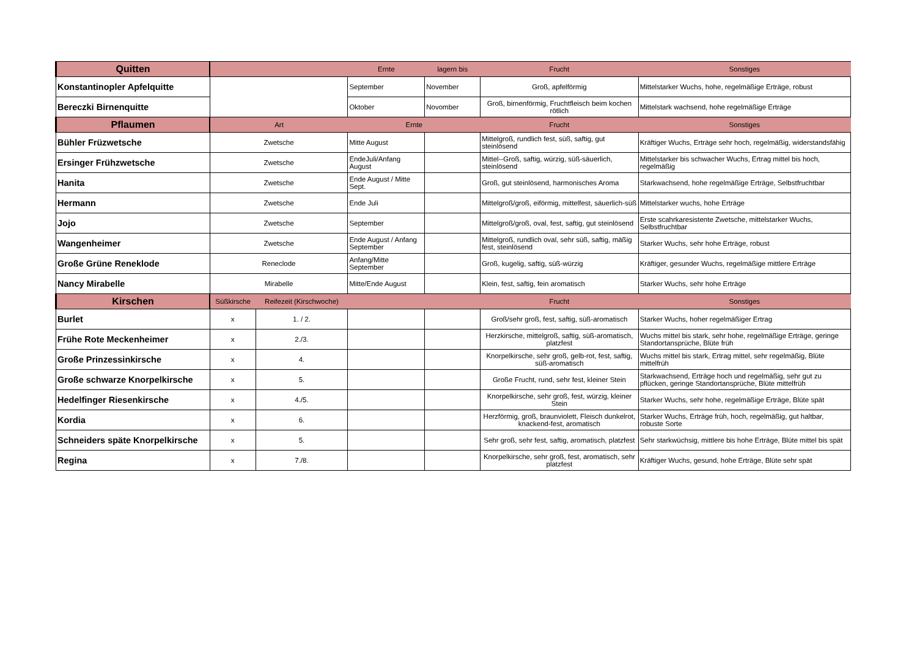| Quitten | | | Ernte | lagern bis | Frucht | Sonstiges |
| --- | --- | --- | --- | --- | --- | --- |
| Konstantinopler Apfelquitte | | | September | November | Groß, apfelförmig | Mittelstarker Wuchs, hohe, regelmäßige Erträge, robust |
| Bereczki Birnenquitte | | | Oktober | Novomber | Groß, birnenförmig, Fruchtfleisch beim kochen rötlich | Mittelstark wachsend, hohe regelmäßige Erträge |
| Pflaumen | Art | | Ernte | | Frucht | Sonstiges |
| Bühler Früzwetsche | Zwetsche | | Mitte August | | Mittelgroß, rundlich fest, süß, saftig, gut steinlösend | Kräftiger Wuchs, Erträge sehr hoch, regelmäßig, widerstandsfähig |
| Ersinger Frühzwetsche | Zwetsche | | EndeJuli/Anfang August | | Mittel--Groß, saftig, würzig, süß-säuerlich, steinlösend | Mittelstarker bis schwacher Wuchs, Ertrag mittel bis hoch, regelmäßig |
| Hanita | Zwetsche | | Ende August / Mitte Sept. | | Groß, gut steinlösend, harmonisches Aroma | Starkwachsend, hohe regelmäßige Erträge, Selbstfruchtbar |
| Hermann | Zwetsche | | Ende Juli | | Mittelgroß/groß, eiförmig, mittelfest, säuerlich-süß | Mittelstarker wuchs, hohe Erträge |
| Jojo | Zwetsche | | September | | Mittelgroß/groß, oval, fest, saftig, gut steinlösend | Erste scahrkaresistente Zwetsche, mittelstarker Wuchs, Selbstfruchtbar |
| Wangenheimer | Zwetsche | | Ende August / Anfang September | | Mittelgroß, rundlich oval, sehr süß, saftig, mäßig fest, steinlösend | Starker Wuchs, sehr hohe Erträge, robust |
| Große Grüne Reneklode | Reneclode | | Anfang/Mitte September | | Groß, kugelig, saftig, süß-würzig | Kräftiger, gesunder Wuchs, regelmäßige mittlere Erträge |
| Nancy Mirabelle | Mirabelle | | Mitte/Ende August | | Klein, fest, saftig, fein aromatisch | Starker Wuchs, sehr hohe Erträge |
| Kirschen | Süßkirsche | Reifezeit (Kirschwoche) | | | Frucht | Sonstiges |
| Burlet | x | 1. / 2. | | | Groß/sehr groß, fest, saftig, süß-aromatisch | Starker Wuchs, hoher regelmäßiger Ertrag |
| Frühe Rote Meckenheimer | x | 2./3. | | | Herzkirsche, mittelgroß, saftig, süß-aromatisch, platzfest | Wuchs mittel bis stark, sehr hohe, regelmäßige Erträge, geringe Standortansprüche, Blüte früh |
| Große Prinzessinkirsche | x | 4. | | | Knorpelkirsche, sehr groß, gelb-rot, fest, saftig, süß-aromatisch | Wuchs mittel bis stark, Ertrag mittel, sehr regelmäßig, Blüte mittelfrüh |
| Große schwarze Knorpelkirsche | x | 5. | | | Große Frucht, rund, sehr fest, kleiner Stein | Starkwachsend, Erträge hoch und regelmäßig, sehr gut zu pflücken, geringe Standortansprüche, Blüte mittelfrüh |
| Hedelfinger Riesenkirsche | x | 4./5. | | | Knorpelkirsche, sehr groß, fest, würzig, kleiner Stein | Starker Wuchs, sehr hohe, regelmäßige Erträge, Blüte spät |
| Kordia | x | 6. | | | Herzförmig, groß, braunviolett, Fleisch dunkelrot, knackend-fest, aromatisch | Starker Wuchs, Erträge früh, hoch, regelmäßig, gut haltbar, robuste Sorte |
| Schneiders späte Knorpelkirsche | x | 5. | | | Sehr groß, sehr fest, saftig, aromatisch, platzfest | Sehr starkwüchsig, mittlere bis hohe Erträge, Blüte mittel bis spät |
| Regina | x | 7./8. | | | Knorpelkirsche, sehr groß, fest, aromatisch, sehr platzfest | Kräftiger Wuchs, gesund, hohe Erträge, Blüte sehr spät |